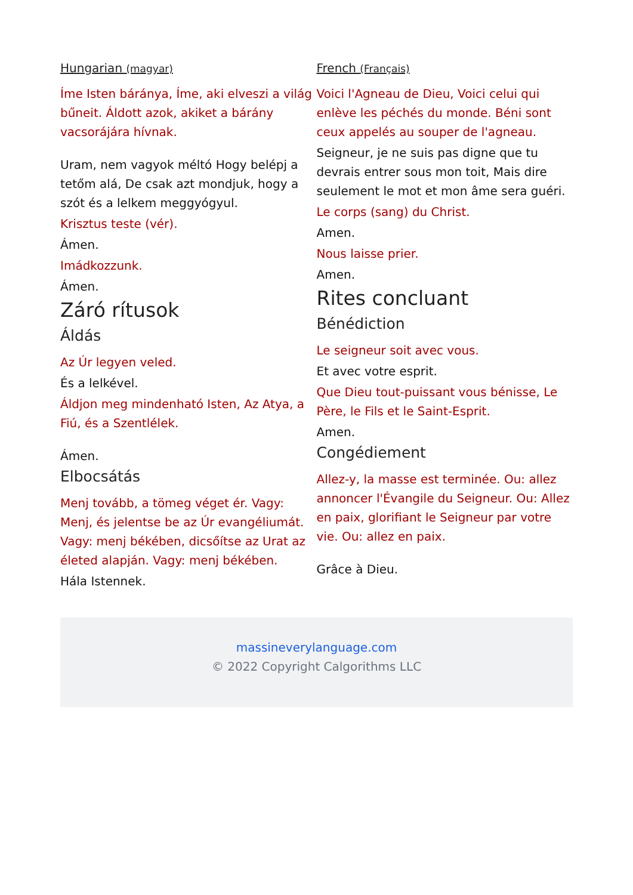Hungarian (magyar)
Íme Isten báránya, Íme, aki elveszi a világ bűneit. Áldott azok, akiket a bárány vacsorájára hívnak.
Uram, nem vagyok méltó Hogy belépj a tetőm alá, De csak azt mondjuk, hogy a szót és a lelkem meggyógyul.
Krisztus teste (vér).
Ámen.
Imádkozzunk.
Ámen.
Záró rítusok
Áldás
Az Úr legyen veled.
És a lelkével.
Áldjon meg mindenható Isten, Az Atya, a Fiú, és a Szentlélek.
Ámen.
Elbocsátás
Menj tovább, a tömeg véget ér. Vagy: Menj, és jelentse be az Úr evangéliumát. Vagy: menj békében, dicsőítse az Urat az életed alapján. Vagy: menj békében.
Hála Istennek.
French (Français)
Voici l'Agneau de Dieu, Voici celui qui enlève les péchés du monde. Béni sont ceux appelés au souper de l'agneau.
Seigneur, je ne suis pas digne que tu devrais entrer sous mon toit, Mais dire seulement le mot et mon âme sera guéri.
Le corps (sang) du Christ.
Amen.
Nous laisse prier.
Amen.
Rites concluant
Bénédiction
Le seigneur soit avec vous.
Et avec votre esprit.
Que Dieu tout-puissant vous bénisse, Le Père, le Fils et le Saint-Esprit.
Amen.
Congédiement
Allez-y, la masse est terminée. Ou: allez annoncer l'Évangile du Seigneur. Ou: Allez en paix, glorifiant le Seigneur par votre vie. Ou: allez en paix.
Grâce à Dieu.
massineverylanguage.com
© 2022 Copyright Calgorithms LLC